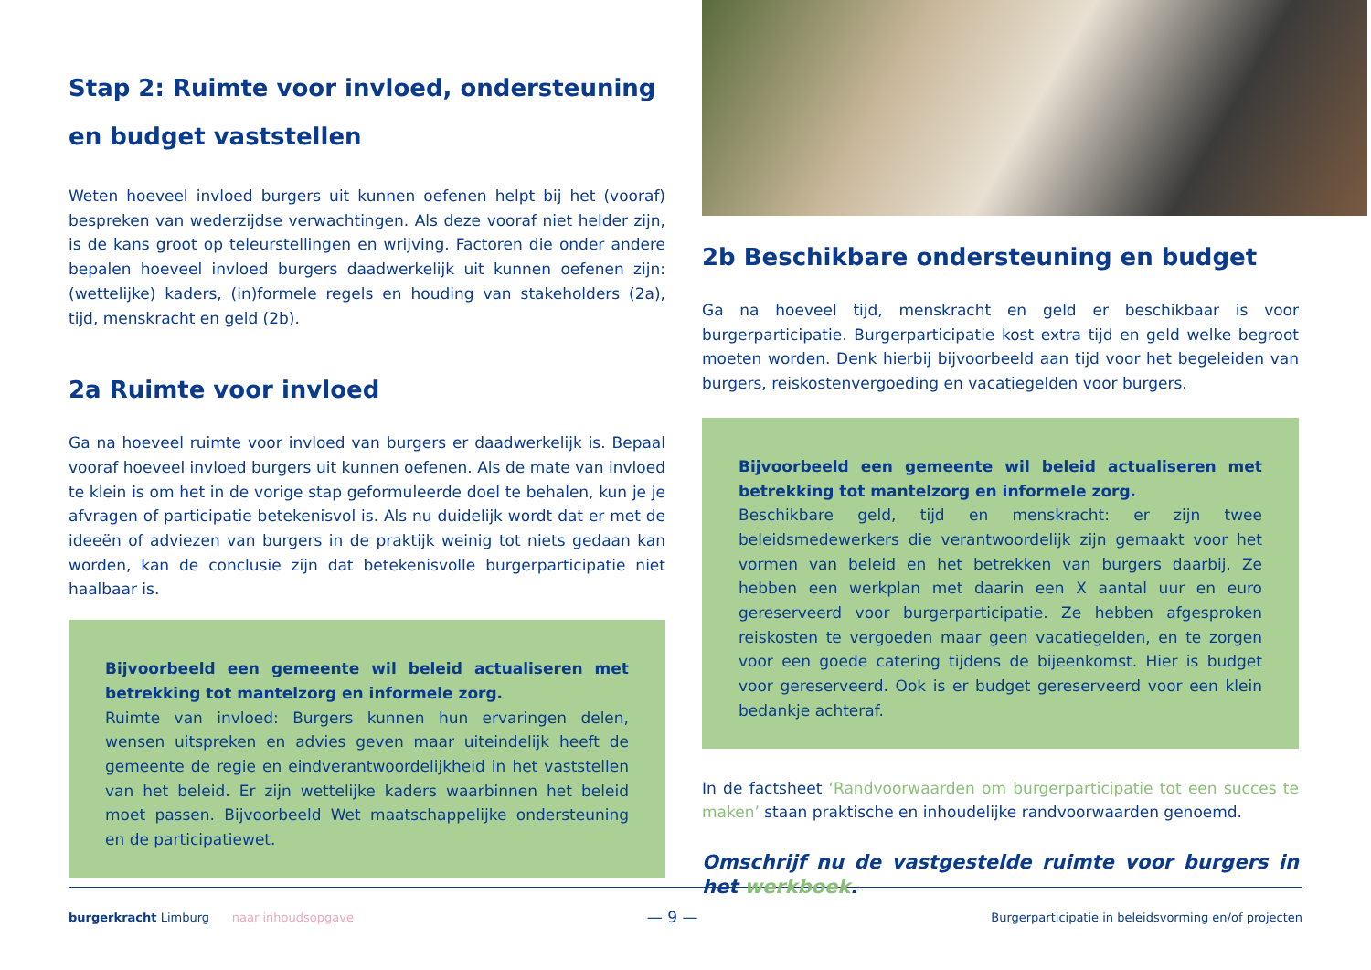Stap 2: Ruimte voor invloed, ondersteuning en budget vaststellen
Weten hoeveel invloed burgers uit kunnen oefenen helpt bij het (vooraf) bespreken van wederzijdse verwachtingen. Als deze vooraf niet helder zijn, is de kans groot op teleurstellingen en wrijving. Factoren die onder andere bepalen hoeveel invloed burgers daadwerkelijk uit kunnen oefenen zijn: (wettelijke) kaders, (in)formele regels en houding van stakeholders (2a), tijd, menskracht en geld (2b).
2a Ruimte voor invloed
Ga na hoeveel ruimte voor invloed van burgers er daadwerkelijk is. Bepaal vooraf hoeveel invloed burgers uit kunnen oefenen. Als de mate van invloed te klein is om het in de vorige stap geformuleerde doel te behalen, kun je je afvragen of participatie betekenisvol is. Als nu duidelijk wordt dat er met de ideeën of adviezen van burgers in de praktijk weinig tot niets gedaan kan worden, kan de conclusie zijn dat betekenisvolle burgerparticipatie niet haalbaar is.
Bijvoorbeeld een gemeente wil beleid actualiseren met betrekking tot mantelzorg en informele zorg.
Ruimte van invloed: Burgers kunnen hun ervaringen delen, wensen uitspreken en advies geven maar uiteindelijk heeft de gemeente de regie en eindverantwoordelijkheid in het vaststellen van het beleid. Er zijn wettelijke kaders waarbinnen het beleid moet passen. Bijvoorbeeld Wet maatschappelijke ondersteuning en de participatiewet.
2b Beschikbare ondersteuning en budget
Ga na hoeveel tijd, menskracht en geld er beschikbaar is voor burgerparticipatie. Burgerparticipatie kost extra tijd en geld welke begroot moeten worden. Denk hierbij bijvoorbeeld aan tijd voor het begeleiden van burgers, reiskostenvergoeding en vacatiegelden voor burgers.
Bijvoorbeeld een gemeente wil beleid actualiseren met betrekking tot mantelzorg en informele zorg.
Beschikbare geld, tijd en menskracht: er zijn twee beleidsmedewerkers die verantwoordelijk zijn gemaakt voor het vormen van beleid en het betrekken van burgers daarbij. Ze hebben een werkplan met daarin een X aantal uur en euro gereserveerd voor burgerparticipatie. Ze hebben afgesproken reiskosten te vergoeden maar geen vacatiegelden, en te zorgen voor een goede catering tijdens de bijeenkomst. Hier is budget voor gereserveerd. Ook is er budget gereserveerd voor een klein bedankje achteraf.
In de factsheet ‘Randvoorwaarden om burgerparticipatie tot een succes te maken’ staan praktische en inhoudelijke randvoorwaarden genoemd.
Omschrijf nu de vastgestelde ruimte voor burgers in het werkboek.
burgerkracht Limburg naar inhoudsopgave — 9 — Burgerparticipatie in beleidsvorming en/of projecten